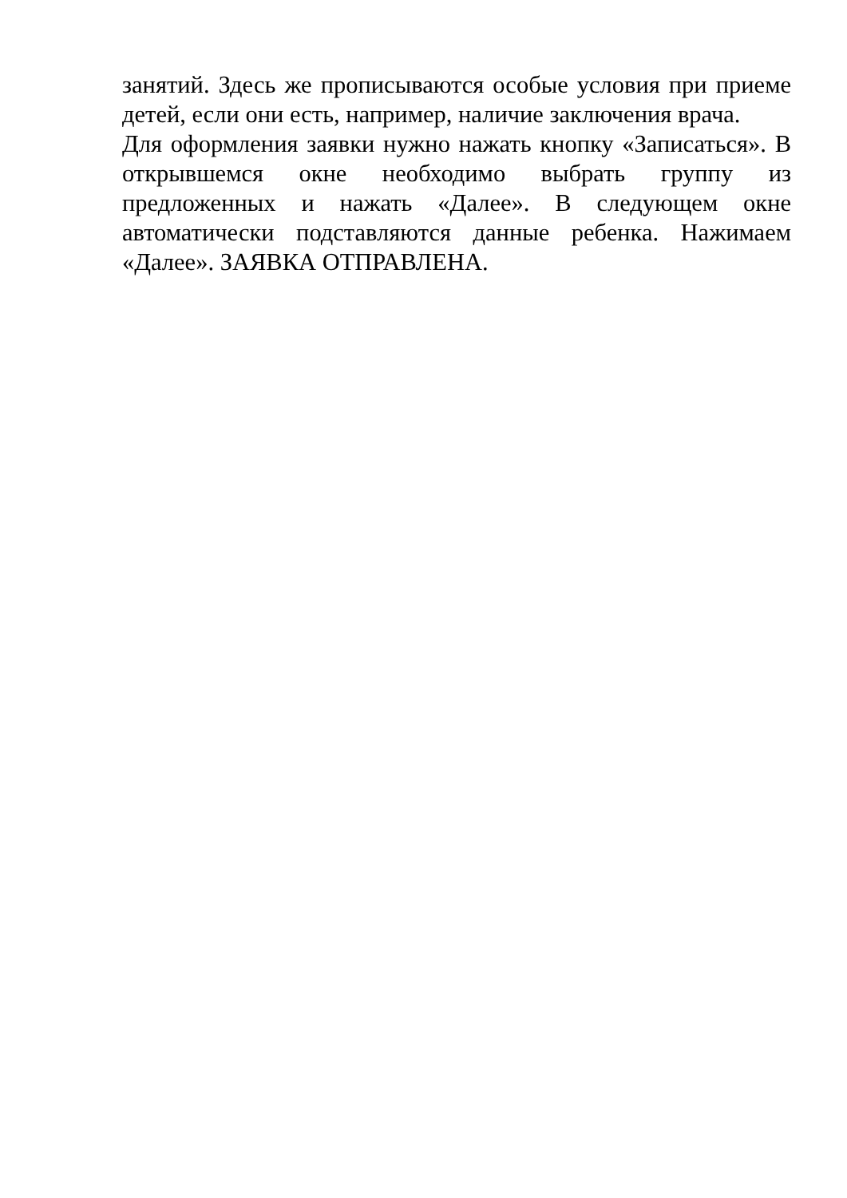занятий. Здесь же прописываются особые условия при приеме детей, если они есть, например, наличие заключения врача.
Для оформления заявки нужно нажать кнопку «Записаться». В открывшемся окне необходимо выбрать группу из предложенных и нажать «Далее». В следующем окне автоматически подставляются данные ребенка. Нажимаем «Далее». ЗАЯВКА ОТПРАВЛЕНА.